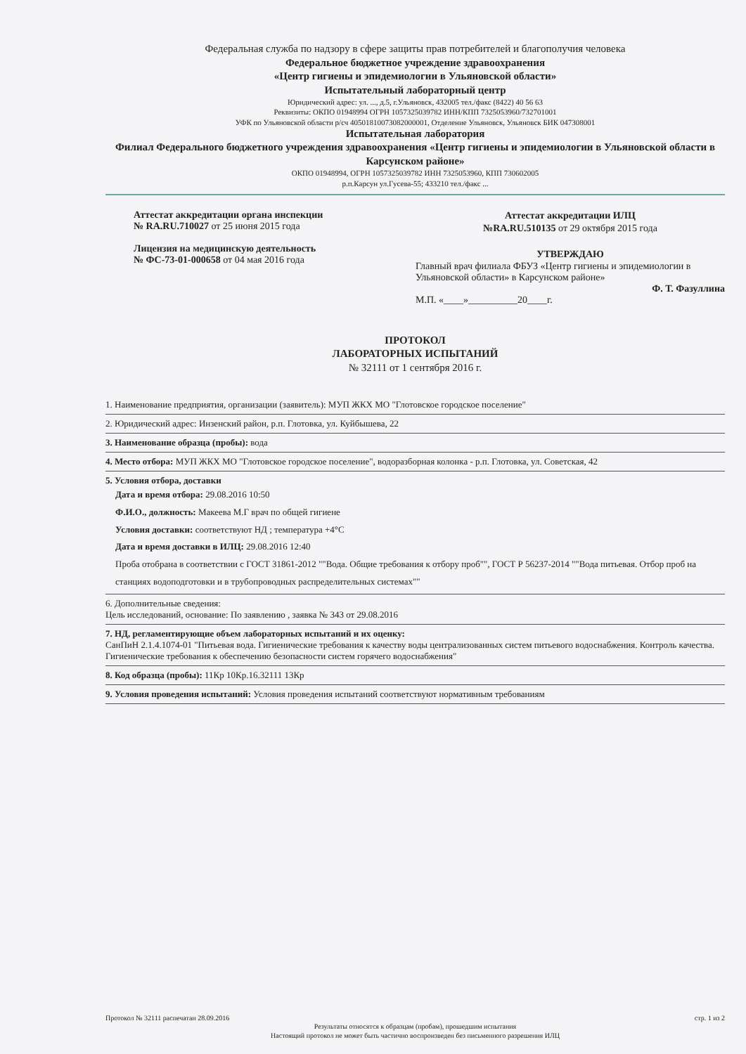Федеральная служба по надзору в сфере защиты прав потребителей и благополучия человека
Федеральное бюджетное учреждение здравоохранения
«Центр гигиены и эпидемиологии в Ульяновской области»
Испытательный лабораторный центр
Юридический адрес: ул. ..., д.5, г.Ульяновск, 432005 тел./факс (8422) 40 56 63
Реквизиты: ОКПО 01948994 ОГРН 1057325039782 ИНН/КПП 7325053960/732701001
УФК по Ульяновской области р/сч 40501810073082000001, Отделение Ульяновск, Ульяновск БИК 047308001
Испытательная лаборатория
Филиал Федерального бюджетного учреждения здравоохранения «Центр гигиены и эпидемиологии в Ульяновской области в Карсунском районе»
ОКПО 01948994, ОГРН 1057325039782 ИНН 7325053960, КПП 730602005
р.п.Карсун ул.Гусева-55; 433210 тел./факс ...
Аттестат аккредитации органа инспекции
№ RA.RU.710027 от 25 июня 2015 года
Лицензия на медицинскую деятельность
№ ФС-73-01-000658 от 04 мая 2016 года
Аттестат аккредитации ИЛЦ
№RA.RU.510135 от 29 октября 2015 года
УТВЕРЖДАЮ
Главный врач филиала ФБУЗ «Центр гигиены и эпидемиологии в Ульяновской области» в Карсунском районе»
Ф. Т. Фазуллина
М.П. «____»__________20____г.
ПРОТОКОЛ
ЛАБОРАТОРНЫХ ИСПЫТАНИЙ
№ 32111 от 1 сентября 2016 г.
1. Наименование предприятия, организации (заявитель): МУП ЖКХ МО "Глотовское городское поселение"
2. Юридический адрес: Инзенский район, р.п. Глотовка, ул. Куйбышева, 22
3. Наименование образца (пробы): вода
4. Место отбора: МУП ЖКХ МО "Глотовское городское поселение", водоразборная колонка - р.п. Глотовка, ул. Советская, 42
5. Условия отбора, доставки
Дата и время отбора: 29.08.2016 10:50
Ф.И.О., должность: Макеева М.Г врач по общей гигиене
Условия доставки: соответствуют НД ; температура +4°С
Дата и время доставки в ИЛЦ: 29.08.2016 12:40
Проба отобрана в соответствии с ГОСТ 31861-2012 ""Вода. Общие требования к отбору проб"", ГОСТ Р 56237-2014 ""Вода питьевая. Отбор проб на станциях водоподготовки и в трубопроводных распределительных системах""
6. Дополнительные сведения:
Цель исследований, основание: По заявлению , заявка № 343 от 29.08.2016
7. НД, регламентирующие объем лабораторных испытаний и их оценку:
СанПиН 2.1.4.1074-01 "Питьевая вода. Гигиенические требования к качеству воды централизованных систем питьевого водоснабжения. Контроль качества. Гигиенические требования к обеспечению безопасности систем горячего водоснабжения"
8. Код образца (пробы): 11Кр 10Кр.16.32111 13Кр
9. Условия проведения испытаний: Условия проведения испытаний соответствуют нормативным требованиям
Протокол № 32111 распечатан 28.09.2016 стр. 1 из 2
Результаты относятся к образцам (пробам), прошедшим испытания
Настоящий протокол не может быть частично воспроизведен без письменного разрешения ИЛЦ